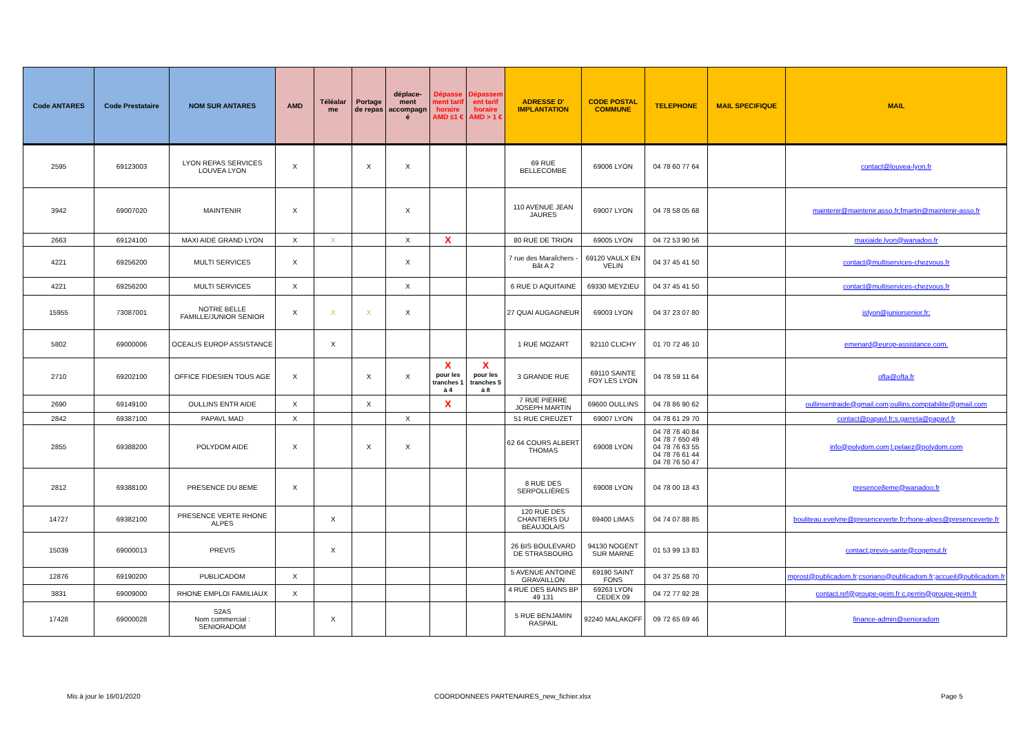| Code ANTARES | Code Prestataire | NOM SUR ANTARES | AMD | Téléalar me | Portage de repas | déplace-ment accompagn é | Dépasse ment tarif horaire AMD ≤1 € | Dépassem ent tarif horaire AMD > 1 € | ADRESSE D' IMPLANTATION | CODE POSTAL COMMUNE | TELEPHONE | MAIL SPECIFIQUE | MAIL |
| --- | --- | --- | --- | --- | --- | --- | --- | --- | --- | --- | --- | --- | --- |
| 2595 | 69123003 | LYON REPAS SERVICES LOUVEA LYON | X | | X | X | | | 69 RUE BELLECOMBE | 69006 LYON | 04 78 60 77 64 | | contact@louvea-lyon.fr |
| 3942 | 69007020 | MAINTENIR | X | | | X | | | 110 AVENUE JEAN JAURES | 69007 LYON | 04 78 58 05 68 | | maintenir@maintenir.asso.fr;fmartin@maintenir-asso.fr |
| 2663 | 69124100 | MAXI AIDE GRAND LYON | X | X | | X | X | | 80 RUE DE TRION | 69005 LYON | 04 72 53 90 56 | | maxiaide.lyon@wanadoo.fr |
| 4221 | 69256200 | MULTI SERVICES | X | | | X | | | 7 rue des Maraîchers - Bât A 2 | 69120 VAULX EN VELIN | 04 37 45 41 50 | | contact@multiservices-chezvous.fr |
| 4221 | 69256200 | MULTI SERVICES | X | | | X | | | 6 RUE D AQUITAINE | 69330 MEYZIEU | 04 37 45 41 50 | | contact@multiservices-chezvous.fr |
| 15955 | 73087001 | NOTRE BELLE FAMILLE/JUNIOR SENIOR | X | X | X | X | | | 27 QUAI AUGAGNEUR | 69003 LYON | 04 37 23 07 80 | | jslyon@juniorsenior.fr; |
| 5802 | 69000006 | OCEALIS EUROP ASSISTANCE | | X | | | | | 1 RUE MOZART | 92110 CLICHY | 01 70 72 46 10 | | emenard@europ-assistance.com. |
| 2710 | 69202100 | OFFICE FIDESIEN TOUS AGE | X | | X | X | X pour les tranches 1 à 4 | X pour les tranches 5 à 8 | 3 GRANDE RUE | 69110 SAINTE FOY LES LYON | 04 78 59 11 64 | | ofta@ofta.fr |
| 2690 | 69149100 | OULLINS ENTR AIDE | X | | X | | X | | 7 RUE PIERRE JOSEPH MARTIN | 69600 OULLINS | 04 78 86 90 62 | | oullinsentraide@gmail.com;oullins.comptabilite@gmail.com |
| 2842 | 69387100 | PAPAVL MAD | X | | | X | | | 51 RUE CREUZET | 69007 LYON | 04 78 61 29 70 | | contact@papavl.fr;s.garreta@papavl.fr |
| 2855 | 69388200 | POLYDOM AIDE | X | | X | X | | | 62 64 COURS ALBERT THOMAS | 69008 LYON | 04 78 76 40 84 04 78 7 650 49 04 78 76 63 55 04 78 76 61 44 04 78 76 50 47 | | info@polydom.com;l.pelaez@polydom.com |
| 2812 | 69388100 | PRESENCE DU 8EME | X | | | | | | 8 RUE DES SERPOLLIÈRES | 69008 LYON | 04 78 00 18 43 | | presence8eme@wanadoo.fr |
| 14727 | 69382100 | PRESENCE VERTE RHONE ALPES | | X | | | | | 120 RUE DES CHANTIERS DU BEAUJOLAIS | 69400 LIMAS | 04 74 07 88 85 | | bouliteau.evelyne@presenceverte.fr;rhone-alpes@presenceverte.fr |
| 15039 | 69000013 | PREVIS | | X | | | | | 26 BIS BOULEVARD DE STRASBOURG | 94130 NOGENT SUR MARNE | 01 53 99 13 83 | | contact.previs-sante@cogemut.fr |
| 12876 | 69190200 | PUBLICADOM | X | | | | | | 5 AVENUE ANTOINE GRAVAILLON | 69190 SAINT FONS | 04 37 25 68 70 | | mprost@publicadom.fr;csoriano@publicadom.fr;accueil@publicadom.fr |
| 3831 | 69009000 | RHONE EMPLOI FAMILIAUX | X | | | | | | 4 RUE DES BAINS BP 49 131 | 69263 LYON CEDEX 09 | 04 72 77 92 28 | | contact.ref@groupe-geim.fr c.perrin@groupe-geim.fr |
| 17428 | 69000028 | S2AS Nom commercial : SENIORADOM | | X | | | | | 5 RUE BENJAMIN RASPAIL | 92240 MALAKOFF | 09 72 65 69 46 | | finance-admin@senioradom |
Mis à jour le 16/01/2020
COORDONNEES PARTENAIRES_new_fichier.xlsx
Page 5